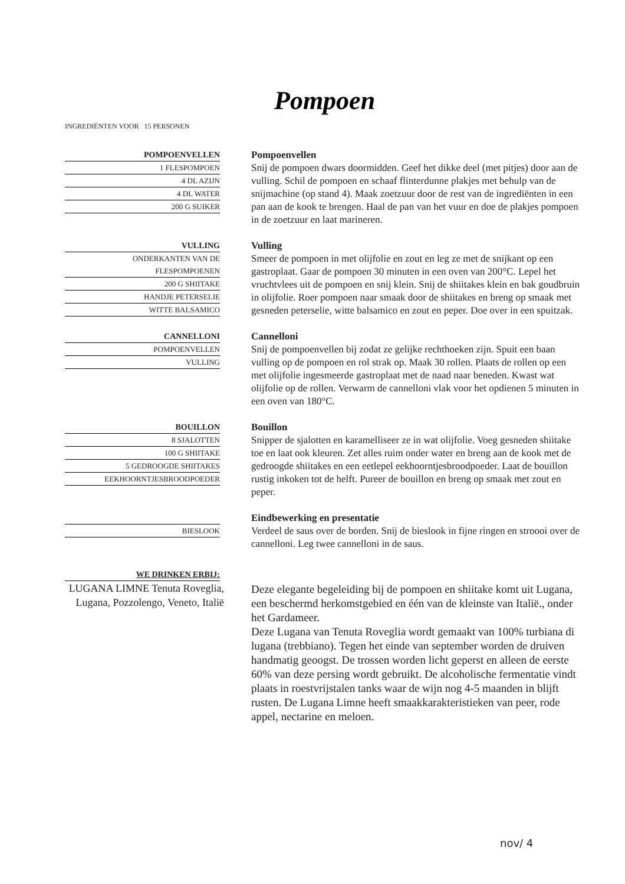Pompoen
INGREDIËNTEN VOOR 15 PERSONEN
POMPOENVELLEN
1 FLESPOMPOEN
4 DL AZIJN
4 DL WATER
200 G SUIKER
Pompoenvellen
Snij de pompoen dwars doormidden. Geef het dikke deel (met pitjes) door aan de vulling. Schil de pompoen en schaaf flinterdunne plakjes met behulp van de snijmachine (op stand 4). Maak zoetzuur door de rest van de ingrediënten in een pan aan de kook te brengen. Haal de pan van het vuur en doe de plakjes pompoen in de zoetzuur en laat marineren.
VULLING
ONDERKANTEN VAN DE
FLESPOMPOENEN
200 G SHIITAKE
HANDJE PETERSELIE
WITTE BALSAMICO
Vulling
Smeer de pompoen in met olijfolie en zout en leg ze met de snijkant op een gastroplaat. Gaar de pompoen 30 minuten in een oven van 200°C. Lepel het vruchtvlees uit de pompoen en snij klein. Snij de shiitakes klein en bak goudbruin in olijfolie. Roer pompoen naar smaak door de shiitakes en breng op smaak met gesneden peterselie, witte balsamico en zout en peper. Doe over in een spuitzak.
CANNELLONI
POMPOENVELLEN
VULLING
Cannelloni
Snij de pompoenvellen bij zodat ze gelijke rechthoeken zijn. Spuit een baan vulling op de pompoen en rol strak op. Maak 30 rollen. Plaats de rollen op een met olijfolie ingesmeerde gastroplaat met de naad naar beneden. Kwast wat olijfolie op de rollen. Verwarm de cannelloni vlak voor het opdienen 5 minuten in een oven van 180°C.
BOUILLON
8 SJALOTTEN
100 G SHIITAKE
5 GEDROOGDE SHIITAKES
EEKHOORNTJESBROODPOEDER
Bouillon
Snipper de sjalotten en karamelliseer ze in wat olijfolie. Voeg gesneden shiitake toe en laat ook kleuren. Zet alles ruim onder water en breng aan de kook met de gedroogde shiitakes en een eetlepel eekhoorntjesbroodpoeder. Laat de bouillon rustig inkoken tot de helft. Pureer de bouillon en breng op smaak met zout en peper.
BIESLOOK
Eindbewerking en presentatie
Verdeel de saus over de borden. Snij de bieslook in fijne ringen en stroooi over de cannelloni. Leg twee cannelloni in de saus.
WE DRINKEN ERBIJ:
LUGANA LIMNE Tenuta Roveglia, Lugana, Pozzolengo, Veneto, Italië
Deze elegante begeleiding bij de pompoen en shiitake komt uit Lugana, een beschermd herkomstgebied en één van de kleinste van Italië., onder het Gardameer.
Deze Lugana van Tenuta Roveglia wordt gemaakt van 100% turbiana di lugana (trebbiano). Tegen het einde van september worden de druiven handmatig geoogst. De trossen worden licht geperst en alleen de eerste 60% van deze persing wordt gebruikt. De alcoholische fermentatie vindt plaats in roestvrijstalen tanks waar de wijn nog 4-5 maanden in blijft rusten. De Lugana Limne heeft smaakkarakteristieken van peer, rode appel, nectarine en meloen.
nov/ 4